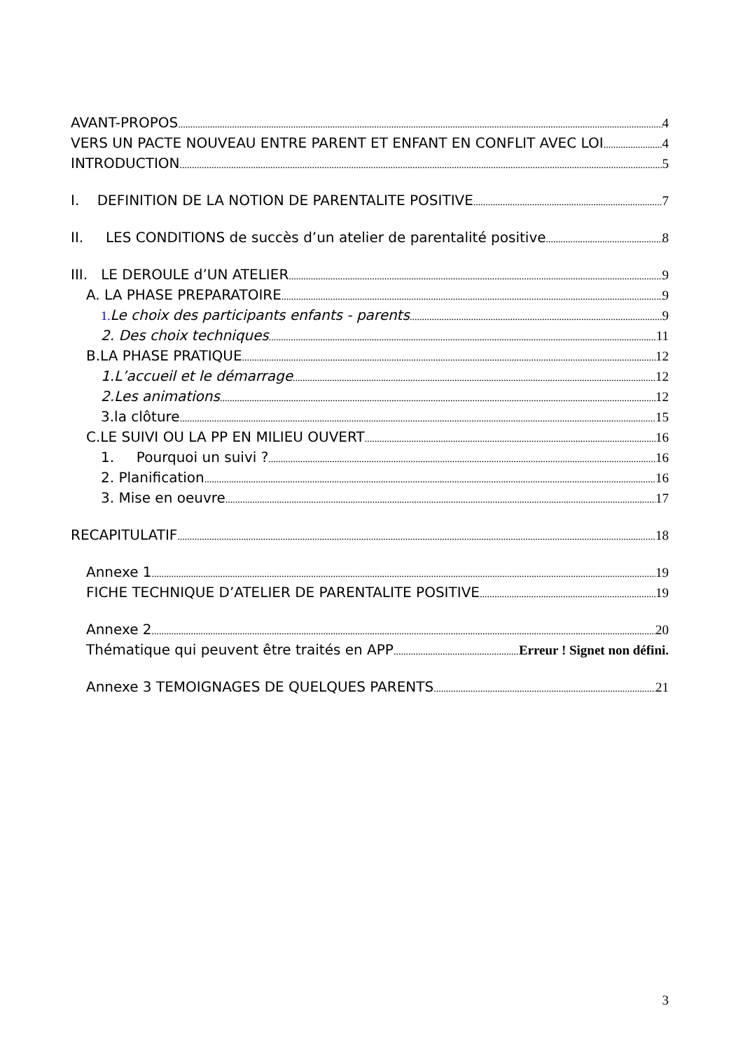AVANT-PROPOS 4
VERS UN PACTE NOUVEAU ENTRE PARENT ET ENFANT EN CONFLIT AVEC LOI 4
INTRODUCTION 5
I. DEFINITION DE LA NOTION DE PARENTALITE POSITIVE 7
II. LES CONDITIONS de succès d’un atelier de parentalité positive 8
III. LE DEROULE d’UN ATELIER 9
A. LA PHASE PREPARATOIRE 9
1. Le choix des participants enfants - parents 9
2. Des choix techniques 11
B.LA PHASE PRATIQUE 12
1.L’accueil et le démarrage 12
2.Les animations 12
3.la clôture 15
C.LE SUIVI OU LA PP EN MILIEU OUVERT 16
1. Pourquoi un suivi ? 16
2. Planification 16
3. Mise en oeuvre 17
RECAPITULATIF 18
Annexe 1 19
FICHE TECHNIQUE D’ATELIER DE PARENTALITE POSITIVE 19
Annexe 2 20
Thématique qui peuvent être traités en APP Erreur ! Signet non défini.
Annexe 3 TEMOIGNAGES DE QUELQUES PARENTS 21
3